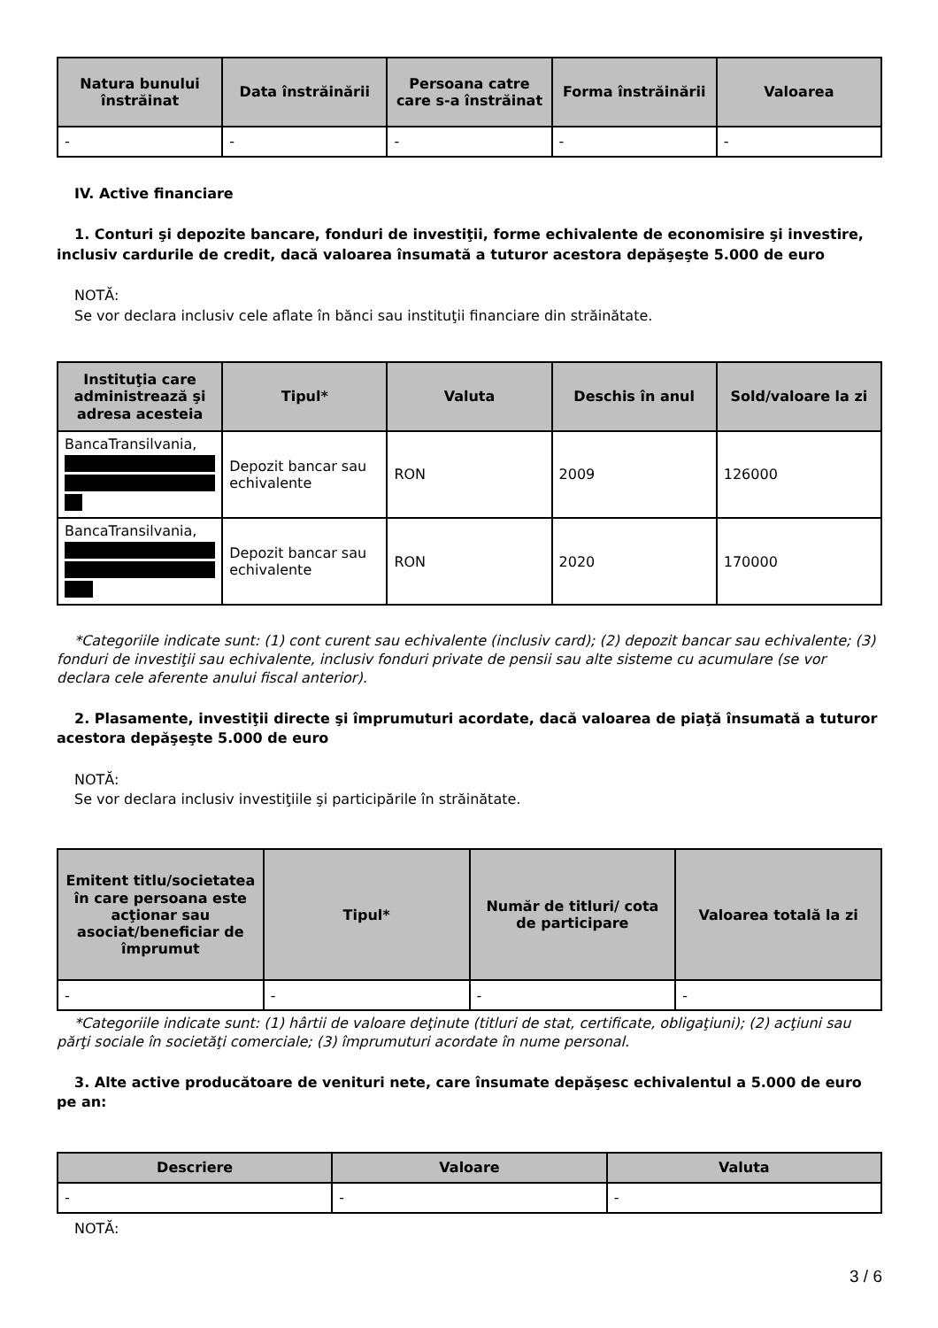| Natura bunului înstrăinat | Data înstrăinării | Persoana catre care s-a înstrăinat | Forma înstrăinării | Valoarea |
| --- | --- | --- | --- | --- |
| - | - | - | - | - |
IV. Active financiare
1. Conturi şi depozite bancare, fonduri de investiţii, forme echivalente de economisire şi investire, inclusiv cardurile de credit, dacă valoarea însumată a tuturor acestora depăşeşte 5.000 de euro
NOTĂ:
Se vor declara inclusiv cele aflate în bănci sau instituţii financiare din străinătate.
| Instituţia care administrează şi adresa acesteia | Tipul* | Valuta | Deschis în anul | Sold/valoare la zi |
| --- | --- | --- | --- | --- |
| BancaTransilvania, | Depozit bancar sau echivalente | RON | 2009 | 126000 |
| BancaTransilvania, | Depozit bancar sau echivalente | RON | 2020 | 170000 |
*Categoriile indicate sunt: (1) cont curent sau echivalente (inclusiv card); (2) depozit bancar sau echivalente; (3) fonduri de investiţii sau echivalente, inclusiv fonduri private de pensii sau alte sisteme cu acumulare (se vor declara cele aferente anului fiscal anterior).
2. Plasamente, investiţii directe şi împrumuturi acordate, dacă valoarea de piaţă însumată a tuturor acestora depăşeşte 5.000 de euro
NOTĂ:
Se vor declara inclusiv investiţiile şi participările în străinătate.
| Emitent titlu/societatea în care persoana este acţionar sau asociat/beneficiar de împrumut | Tipul* | Număr de titluri/ cota de participare | Valoarea totală la zi |
| --- | --- | --- | --- |
| - | - | - | - |
*Categoriile indicate sunt: (1) hârtii de valoare deţinute (titluri de stat, certificate, obligaţiuni); (2) acţiuni sau părţi sociale în societăţi comerciale; (3) împrumuturi acordate în nume personal.
3. Alte active producătoare de venituri nete, care însumate depăşesc echivalentul a 5.000 de euro pe an:
| Descriere | Valoare | Valuta |
| --- | --- | --- |
| - | - | - |
NOTĂ:
3 / 6